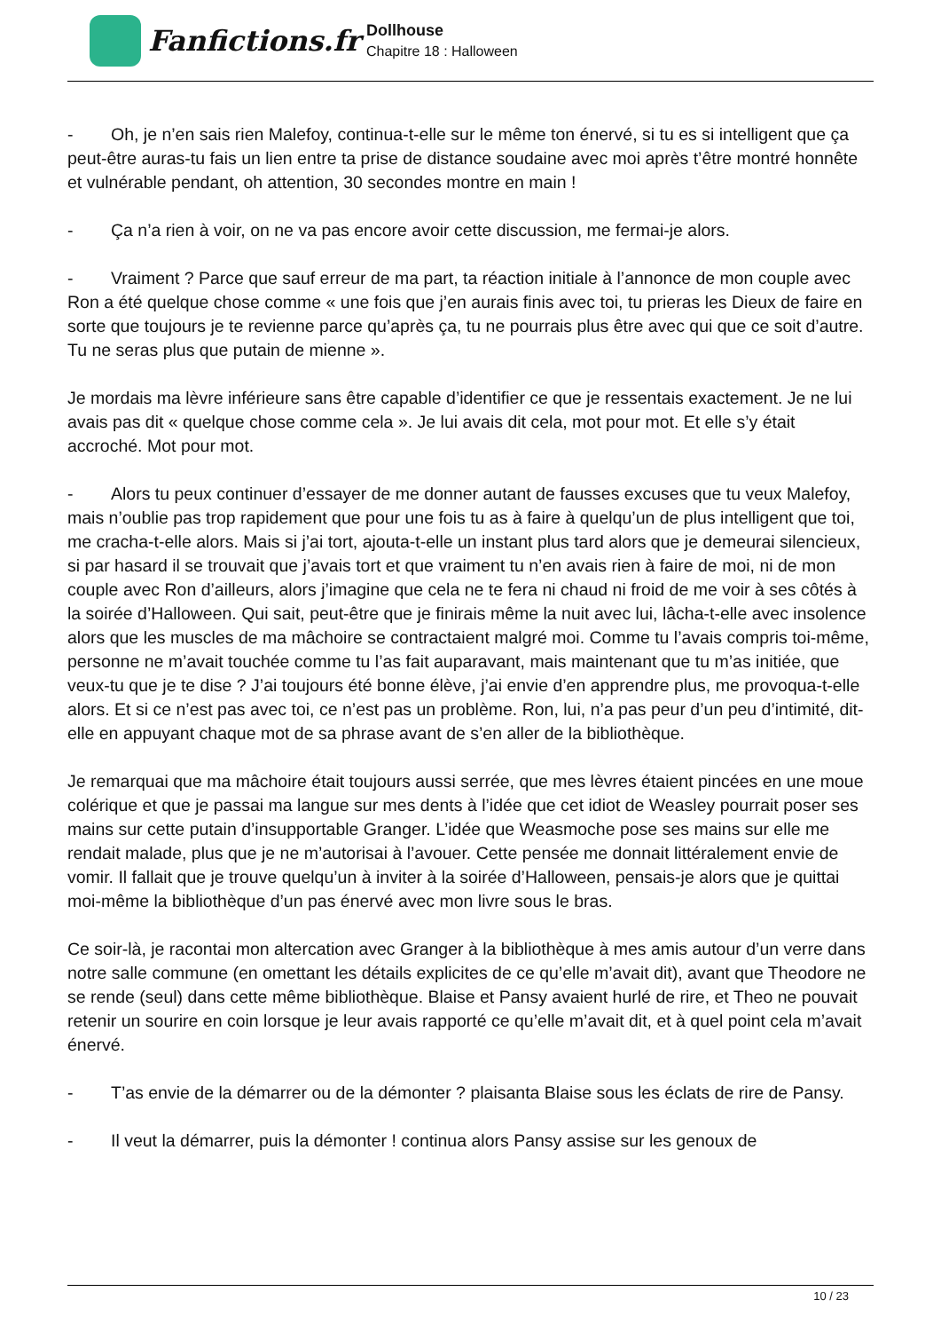Fanfictions.fr
Dollhouse
Chapitre 18 : Halloween
- Oh, je n’en sais rien Malefoy, continua-t-elle sur le même ton énervé, si tu es si intelligent que ça peut-être auras-tu fais un lien entre ta prise de distance soudaine avec moi après t’être montré honnête et vulnérable pendant, oh attention, 30 secondes montre en main !
- Ça n’a rien à voir, on ne va pas encore avoir cette discussion, me fermai-je alors.
- Vraiment ? Parce que sauf erreur de ma part, ta réaction initiale à l’annonce de mon couple avec Ron a été quelque chose comme « une fois que j’en aurais finis avec toi, tu prieras les Dieux de faire en sorte que toujours je te revienne parce qu’après ça, tu ne pourrais plus être avec qui que ce soit d’autre. Tu ne seras plus que putain de mienne ».
Je mordais ma lèvre inférieure sans être capable d’identifier ce que je ressentais exactement. Je ne lui avais pas dit « quelque chose comme cela ». Je lui avais dit cela, mot pour mot. Et elle s’y était accroché. Mot pour mot.
- Alors tu peux continuer d’essayer de me donner autant de fausses excuses que tu veux Malefoy, mais n’oublie pas trop rapidement que pour une fois tu as à faire à quelqu’un de plus intelligent que toi, me cracha-t-elle alors. Mais si j’ai tort, ajouta-t-elle un instant plus tard alors que je demeurai silencieux, si par hasard il se trouvait que j’avais tort et que vraiment tu n’en avais rien à faire de moi, ni de mon couple avec Ron d’ailleurs, alors j’imagine que cela ne te fera ni chaud ni froid de me voir à ses côtés à la soirée d’Halloween. Qui sait, peut-être que je finirais même la nuit avec lui, lâcha-t-elle avec insolence alors que les muscles de ma mâchoire se contractaient malgré moi. Comme tu l’avais compris toi-même, personne ne m’avait touchée comme tu l’as fait auparavant, mais maintenant que tu m’as initiée, que veux-tu que je te dise ? J’ai toujours été bonne élève, j’ai envie d’en apprendre plus, me provoqua-t-elle alors. Et si ce n’est pas avec toi, ce n’est pas un problème. Ron, lui, n’a pas peur d’un peu d’intimité, dit-elle en appuyant chaque mot de sa phrase avant de s’en aller de la bibliothèque.
Je remarquai que ma mâchoire était toujours aussi serrée, que mes lèvres étaient pincées en une moue colérique et que je passai ma langue sur mes dents à l’idée que cet idiot de Weasley pourrait poser ses mains sur cette putain d’insupportable Granger. L’idée que Weasmoche pose ses mains sur elle me rendait malade, plus que je ne m’autorisai à l’avouer. Cette pensée me donnait littéralement envie de vomir. Il fallait que je trouve quelqu’un à inviter à la soirée d’Halloween, pensais-je alors que je quittai moi-même la bibliothèque d’un pas énervé avec mon livre sous le bras.
Ce soir-là, je racontai mon altercation avec Granger à la bibliothèque à mes amis autour d’un verre dans notre salle commune (en omettant les détails explicites de ce qu’elle m’avait dit), avant que Theodore ne se rende (seul) dans cette même bibliothèque. Blaise et Pansy avaient hurlé de rire, et Theo ne pouvait retenir un sourire en coin lorsque je leur avais rapporté ce qu’elle m’avait dit, et à quel point cela m’avait énervé.
- T’as envie de la démarrer ou de la démonter ? plaisanta Blaise sous les éclats de rire de Pansy.
- Il veut la démarrer, puis la démonter ! continua alors Pansy assise sur les genoux de
10 / 23